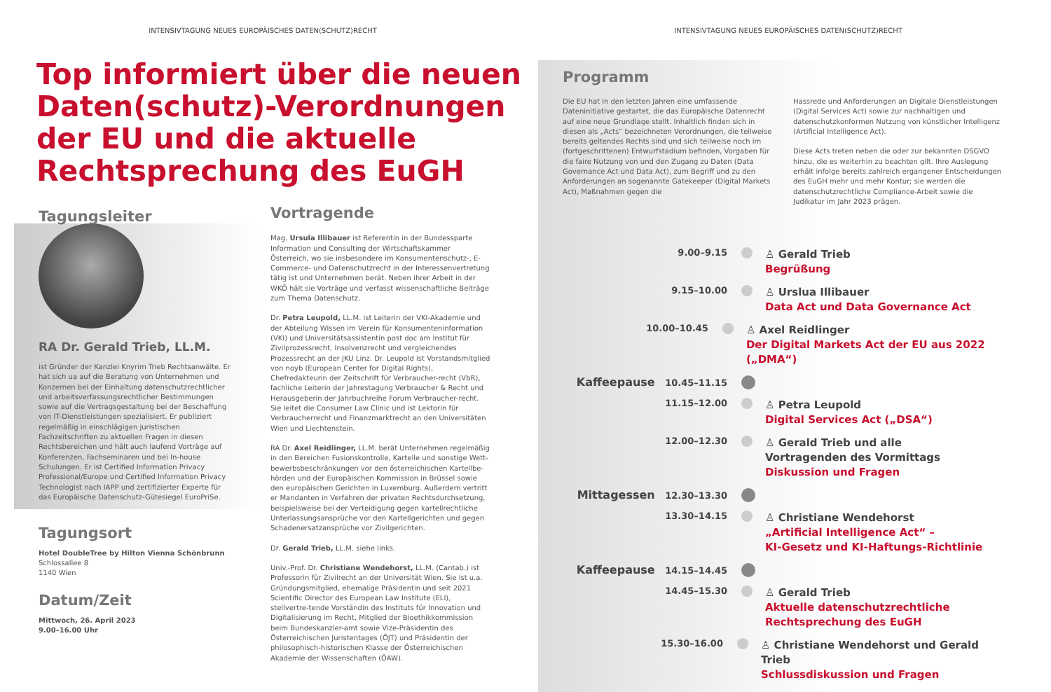INTENSIVTAGUNG NEUES EUROPÄISCHES DATEN(SCHUTZ)RECHT
Top informiert über die neuen Daten(schutz)-Verordnungen der EU und die aktuelle Rechtsprechung des EuGH
Tagungsleiter
RA Dr. Gerald Trieb, LL.M.
ist Gründer der Kanzlei Knyrim Trieb Rechtsanwälte. Er hat sich ua auf die Beratung von Unternehmen und Konzernen bei der Einhaltung datenschutzrechtlicher und arbeitsverfassungsrechtlicher Bestimmungen sowie auf die Vertragsgestaltung bei der Beschaffung von IT-Dienstleistungen spezialisiert. Er publiziert regelmäßig in einschlägigen juristischen Fachzeitschriften zu aktuellen Fragen in diesen Rechtsbereichen und hält auch laufend Vorträge auf Konferenzen, Fachseminaren und bei In-house Schulungen. Er ist Certified Information Privacy Professional/Europe und Certified Information Privacy Technologist nach IAPP und zertifizierter Experte für das Europäische Datenschutz-Gütesiegel EuroPriSe.
Tagungsort
Hotel DoubleTree by Hilton Vienna Schönbrunn
Schlossallee 8
1140 Wien
Datum/Zeit
Mittwoch, 26. April 2023
9.00–16.00 Uhr
Vortragende
Mag. Ursula Illibauer ist Referentin in der Bundessparte Information und Consulting der Wirtschaftskammer Österreich, wo sie insbesondere im Konsumentenschutz-, E-Commerce- und Datenschutzrecht in der Interessenvertretung tätig ist und Unternehmen berät. Neben ihrer Arbeit in der WKÖ hält sie Vorträge und verfasst wissenschaftliche Beiträge zum Thema Datenschutz.
Dr. Petra Leupold, LL.M. ist Leiterin der VKI-Akademie und der Abteilung Wissen im Verein für Konsumenteninformation (VKI) und Universitätsassistentin post doc am Institut für Zivilprozessrecht, Insolvenzrecht und vergleichendes Prozessrecht an der JKU Linz. Dr. Leupold ist Vorstandsmitglied von noyb (European Center for Digital Rights), Chefredakteurin der Zeitschrift für Verbraucher-recht (VbR), fachliche Leiterin der Jahrestagung Verbraucher & Recht und Herausgeberin der Jahrbuchreihe Forum Verbraucher-recht. Sie leitet die Consumer Law Clinic und ist Lektorin für Verbraucherrecht und Finanzmarktrecht an den Universitäten Wien und Liechtenstein.
RA Dr. Axel Reidlinger, LL.M. berät Unternehmen regelmäßig in den Bereichen Fusionskontrolle, Kartelle und sonstige Wett-bewerbsbeschränkungen vor den österreichischen Kartellbe-hörden und der Europäischen Kommission in Brüssel sowie den europäischen Gerichten in Luxemburg. Außerdem vertritt er Mandanten in Verfahren der privaten Rechtsdurchsetzung, beispielsweise bei der Verteidigung gegen kartellrechtliche Unterlassungsansprüche vor den Kartellgerichten und gegen Schadenersatzansprüche vor Zivilgerichten.
Dr. Gerald Trieb, LL.M. siehe links.
Univ.-Prof. Dr. Christiane Wendehorst, LL.M. (Cantab.) ist Professorin für Zivilrecht an der Universität Wien. Sie ist u.a. Gründungsmitglied, ehemalige Präsidentin und seit 2021 Scientific Director des European Law Institute (ELI), stellvertre-tende Vorständin des Instituts für Innovation und Digitalisierung im Recht, Mitglied der Bioethikkommission beim Bundeskanzler-amt sowie Vize-Präsidentin des Österreichischen Juristentages (ÖJT) und Präsidentin der philosophisch-historischen Klasse der Österreichischen Akademie der Wissenschaften (ÖAW).
INTENSIVTAGUNG NEUES EUROPÄISCHES DATEN(SCHUTZ)RECHT
Programm
Die EU hat in den letzten Jahren eine umfassende Dateninitiative gestartet, die das Europäische Datenrecht auf eine neue Grundlage stellt. Inhaltlich finden sich in diesen als „Acts“ bezeichneten Verordnungen, die teilweise bereits geltendes Rechts sind und sich teilweise noch im (fortgeschrittenen) Entwurfstadium befinden, Vorgaben für die faire Nutzung von und den Zugang zu Daten (Data Governance Act und Data Act), zum Begriff und zu den Anforderungen an sogenannte Gatekeeper (Digital Markets Act), Maßnahmen gegen die
Hassrede und Anforderungen an Digitale Dienstleistungen (Digital Services Act) sowie zur nachhaltigen und datenschutzkonformen Nutzung von künstlicher Intelligenz (Artificial Intelligence Act).
Diese Acts treten neben die oder zur bekannten DSGVO hinzu, die es weiterhin zu beachten gilt. Ihre Auslegung erhält infolge bereits zahlreich ergangener Entscheidungen des EuGH mehr und mehr Kontur; sie werden die datenschutzrechtliche Compliance-Arbeit sowie die Judikatur im Jahr 2023 prägen.
9.00–9.15
♙ Gerald Trieb
Begrüßung
9.15–10.00
♙ Urslua Illibauer
Data Act und Data Governance Act
10.00–10.45
♙ Axel Reidlinger
Der Digital Markets Act der EU aus 2022 („DMA“)
Kaffeepause 10.45–11.15
11.15–12.00
♙ Petra Leupold
Digital Services Act („DSA“)
12.00–12.30
♙ Gerald Trieb und alle
Vortragenden des Vormittags
Diskussion und Fragen
Mittagessen 12.30–13.30
13.30–14.15
♙ Christiane Wendehorst
„Artificial Intelligence Act“ –
KI-Gesetz und KI-Haftungs-Richtlinie
Kaffeepause 14.15–14.45
14.45–15.30
♙ Gerald Trieb
Aktuelle datenschutzrechtliche
Rechtsprechung des EuGH
15.30–16.00
♙ Christiane Wendehorst und Gerald Trieb
Schlussdiskussion und Fragen